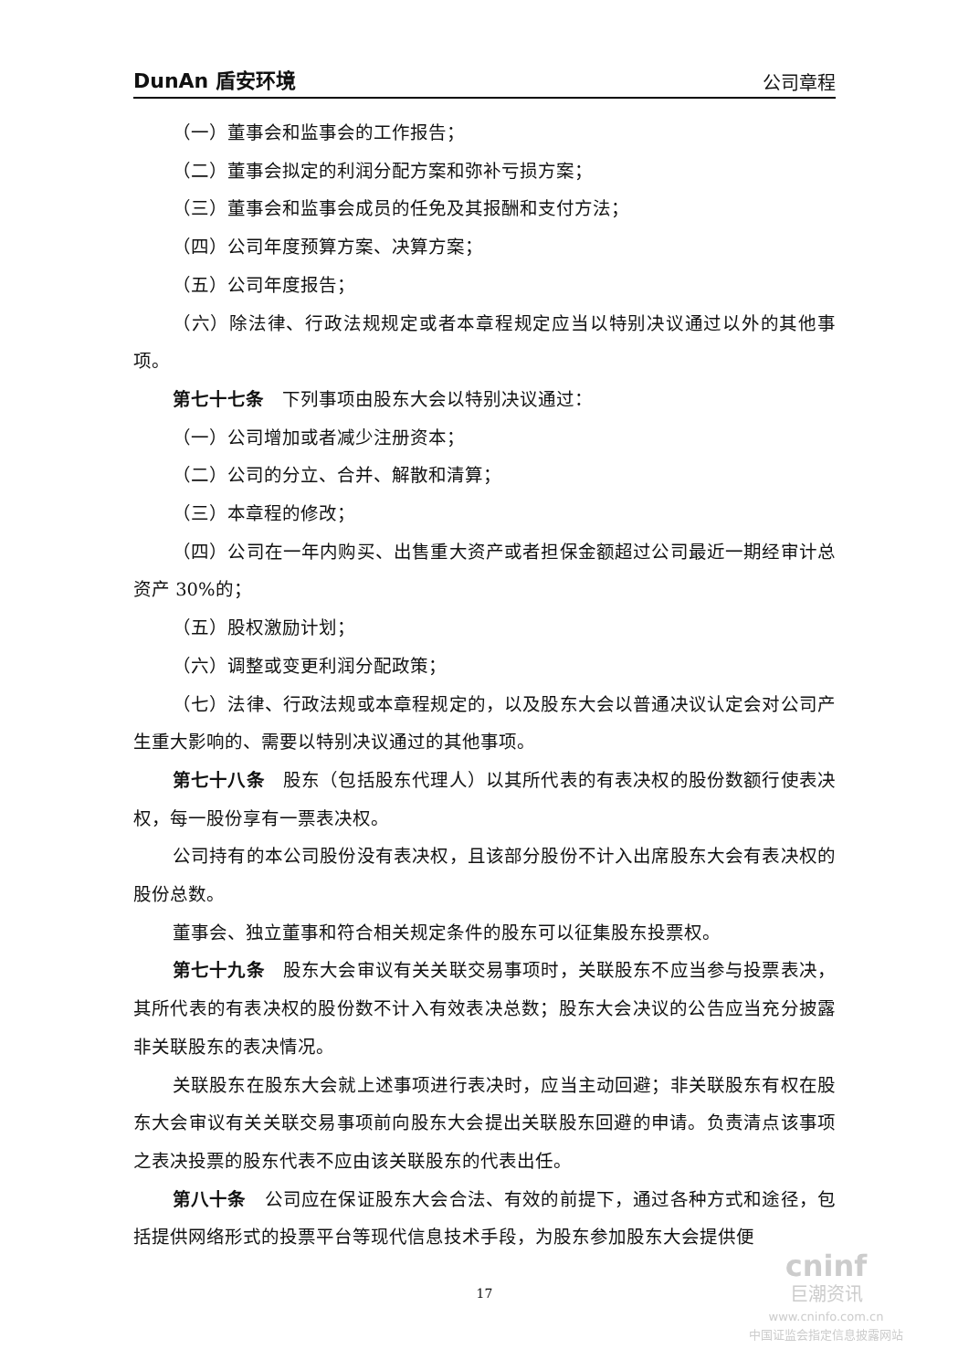DunAn 盾安环境 公司章程
（一）董事会和监事会的工作报告；
（二）董事会拟定的利润分配方案和弥补亏损方案；
（三）董事会和监事会成员的任免及其报酬和支付方法；
（四）公司年度预算方案、决算方案；
（五）公司年度报告；
（六）除法律、行政法规规定或者本章程规定应当以特别决议通过以外的其他事项。
第七十七条　下列事项由股东大会以特别决议通过：
（一）公司增加或者减少注册资本；
（二）公司的分立、合并、解散和清算；
（三）本章程的修改；
（四）公司在一年内购买、出售重大资产或者担保金额超过公司最近一期经审计总资产 30%的；
（五）股权激励计划；
（六）调整或变更利润分配政策；
（七）法律、行政法规或本章程规定的，以及股东大会以普通决议认定会对公司产生重大影响的、需要以特别决议通过的其他事项。
第七十八条　股东（包括股东代理人）以其所代表的有表决权的股份数额行使表决权，每一股份享有一票表决权。
公司持有的本公司股份没有表决权，且该部分股份不计入出席股东大会有表决权的股份总数。
董事会、独立董事和符合相关规定条件的股东可以征集股东投票权。
第七十九条　股东大会审议有关关联交易事项时，关联股东不应当参与投票表决，其所代表的有表决权的股份数不计入有效表决总数；股东大会决议的公告应当充分披露非关联股东的表决情况。
关联股东在股东大会就上述事项进行表决时，应当主动回避；非关联股东有权在股东大会审议有关关联交易事项前向股东大会提出关联股东回避的申请。负责清点该事项之表决投票的股东代表不应由该关联股东的代表出任。
第八十条　公司应在保证股东大会合法、有效的前提下，通过各种方式和途径，包括提供网络形式的投票平台等现代信息技术手段，为股东参加股东大会提供便
17
cninf
巨潮资讯
www.cninfo.com.cn
中国证监会指定信息披露网站